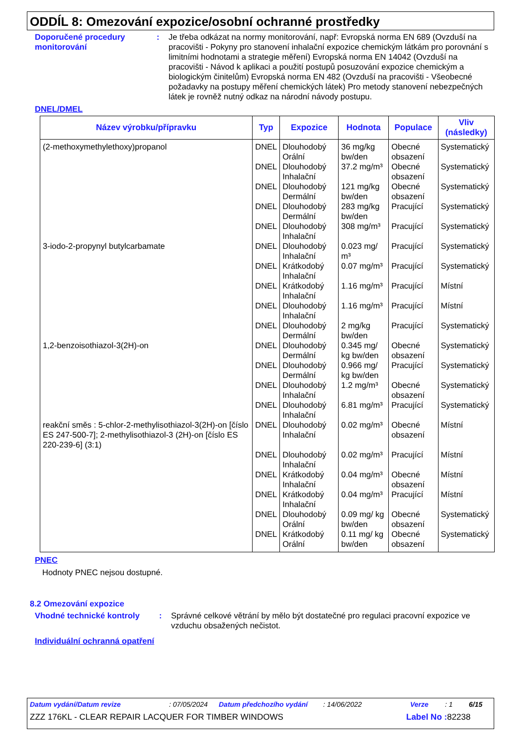ODDÍL 8: Omezování expozice/osobní ochranné prostředky
Doporučené procedury monitorování
: Je třeba odkázat na normy monitorování, např: Evropská norma EN 689 (Ovzduší na pracovišti - Pokyny pro stanovení inhalační expozice chemickým látkám pro porovnání s limitními hodnotami a strategie měření) Evropská norma EN 14042 (Ovzduší na pracovišti - Návod k aplikaci a použití postupů posuzování expozice chemickým a biologickým činitelům) Evropská norma EN 482 (Ovzduší na pracovišti - Všeobecné požadavky na postupy měření chemických látek) Pro metody stanovení nebezpečných látek je rovněž nutný odkaz na národní návody postupu.
DNEL/DMEL
| Název výrobku/přípravku | Typ | Expozice | Hodnota | Populace | Vliv (následky) |
| --- | --- | --- | --- | --- | --- |
| (2-methoxymethylethoxy)propanol | DNEL | Dlouhodobý Orální | 36 mg/kg bw/den | Obecné obsazení | Systematický |
| | DNEL | Dlouhodobý Inhalační | 37.2 mg/m³ | Obecné obsazení | Systematický |
| | DNEL | Dlouhodobý Dermální | 121 mg/kg bw/den | Obecné obsazení | Systematický |
| | DNEL | Dlouhodobý Dermální | 283 mg/kg bw/den | Pracující | Systematický |
| | DNEL | Dlouhodobý Inhalační | 308 mg/m³ | Pracující | Systematický |
| 3-iodo-2-propynyl butylcarbamate | DNEL | Dlouhodobý Inhalační | 0.023 mg/ m³ | Pracující | Systematický |
| | DNEL | Krátkodobý Inhalační | 0.07 mg/m³ | Pracující | Systematický |
| | DNEL | Krátkodobý Inhalační | 1.16 mg/m³ | Pracující | Místní |
| | DNEL | Dlouhodobý Inhalační | 1.16 mg/m³ | Pracující | Místní |
| | DNEL | Dlouhodobý Dermální | 2 mg/kg bw/den | Pracující | Systematický |
| 1,2-benzoisothiazol-3(2H)-on | DNEL | Dlouhodobý Dermální | 0.345 mg/ kg bw/den | Obecné obsazení | Systematický |
| | DNEL | Dlouhodobý Dermální | 0.966 mg/ kg bw/den | Pracující | Systematický |
| | DNEL | Dlouhodobý Inhalační | 1.2 mg/m³ | Obecné obsazení | Systematický |
| | DNEL | Dlouhodobý Inhalační | 6.81 mg/m³ | Pracující | Systematický |
| reakční směs : 5-chlor-2-methylisothiazol-3(2H)-on [číslo ES 247-500-7]; 2-methylisothiazol-3 (2H)-on [číslo ES 220-239-6] (3:1) | DNEL | Dlouhodobý Inhalační | 0.02 mg/m³ | Obecné obsazení | Místní |
| | DNEL | Dlouhodobý Inhalační | 0.02 mg/m³ | Pracující | Místní |
| | DNEL | Krátkodobý Inhalační | 0.04 mg/m³ | Obecné obsazení | Místní |
| | DNEL | Krátkodobý Inhalační | 0.04 mg/m³ | Pracující | Místní |
| | DNEL | Dlouhodobý Orální | 0.09 mg/ kg bw/den | Obecné obsazení | Systematický |
| | DNEL | Krátkodobý Orální | 0.11 mg/ kg bw/den | Obecné obsazení | Systematický |
PNEC
Hodnoty PNEC nejsou dostupné.
8.2 Omezování expozice
Vhodné technické kontroly : Správné celkové větrání by mělo být dostatečné pro regulaci pracovní expozice ve vzduchu obsažených nečistot.
Individuální ochranná opatření
Datum vydání/Datum revize: 07/05/2024 Datum předchozího vydání: 14/06/2022 Verze: 1 6/15
ZZZ 176KL - CLEAR REPAIR LACQUER FOR TIMBER WINDOWS Label No : 82238